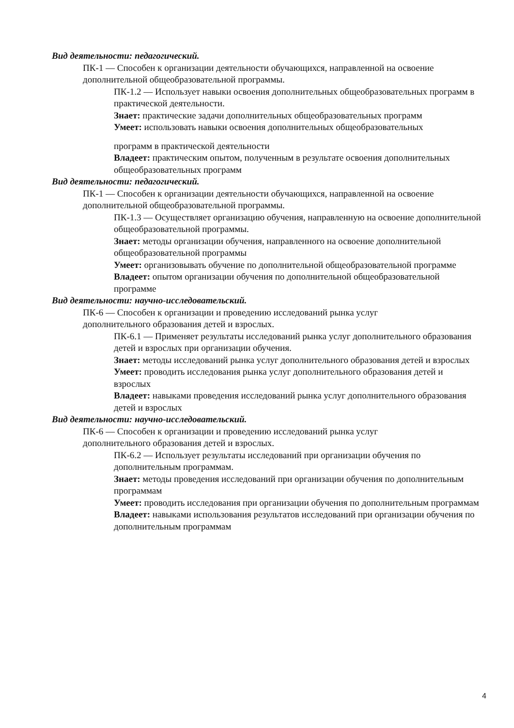Вид деятельности: педагогический.
ПК-1 — Способен к организации деятельности обучающихся, направленной на освоение дополнительной общеобразовательной программы.
ПК-1.2 — Использует навыки освоения дополнительных общеобразовательных программ в практической деятельности.
Знает: практические задачи дополнительных общеобразовательных программ
Умеет: использовать навыки освоения дополнительных общеобразовательных
программ в практической деятельности
Владеет: практическим опытом, полученным в результате освоения дополнительных общеобразовательных программ
Вид деятельности: педагогический.
ПК-1 — Способен к организации деятельности обучающихся, направленной на освоение дополнительной общеобразовательной программы.
ПК-1.3 — Осуществляет организацию обучения, направленную на освоение дополнительной общеобразовательной программы.
Знает: методы организации обучения, направленного на освоение дополнительной общеобразовательной программы
Умеет: организовывать обучение по дополнительной общеобразовательной программе
Владеет: опытом организации обучения по дополнительной общеобразовательной программе
Вид деятельности: научно-исследовательский.
ПК-6 — Способен к организации и проведению исследований рынка услуг дополнительного образования детей и взрослых.
ПК-6.1 — Применяет результаты исследований рынка услуг дополнительного образования детей и взрослых при организации обучения.
Знает: методы исследований рынка услуг дополнительного образования детей и взрослых
Умеет: проводить исследования рынка услуг дополнительного образования детей и взрослых
Владеет: навыками проведения исследований рынка услуг дополнительного образования детей и взрослых
Вид деятельности: научно-исследовательский.
ПК-6 — Способен к организации и проведению исследований рынка услуг дополнительного образования детей и взрослых.
ПК-6.2 — Использует результаты исследований при организации обучения по дополнительным программам.
Знает: методы проведения исследований при организации обучения по дополнительным программам
Умеет: проводить исследования при организации обучения по дополнительным программам
Владеет: навыками использования результатов исследований при организации обучения по дополнительным программам
4